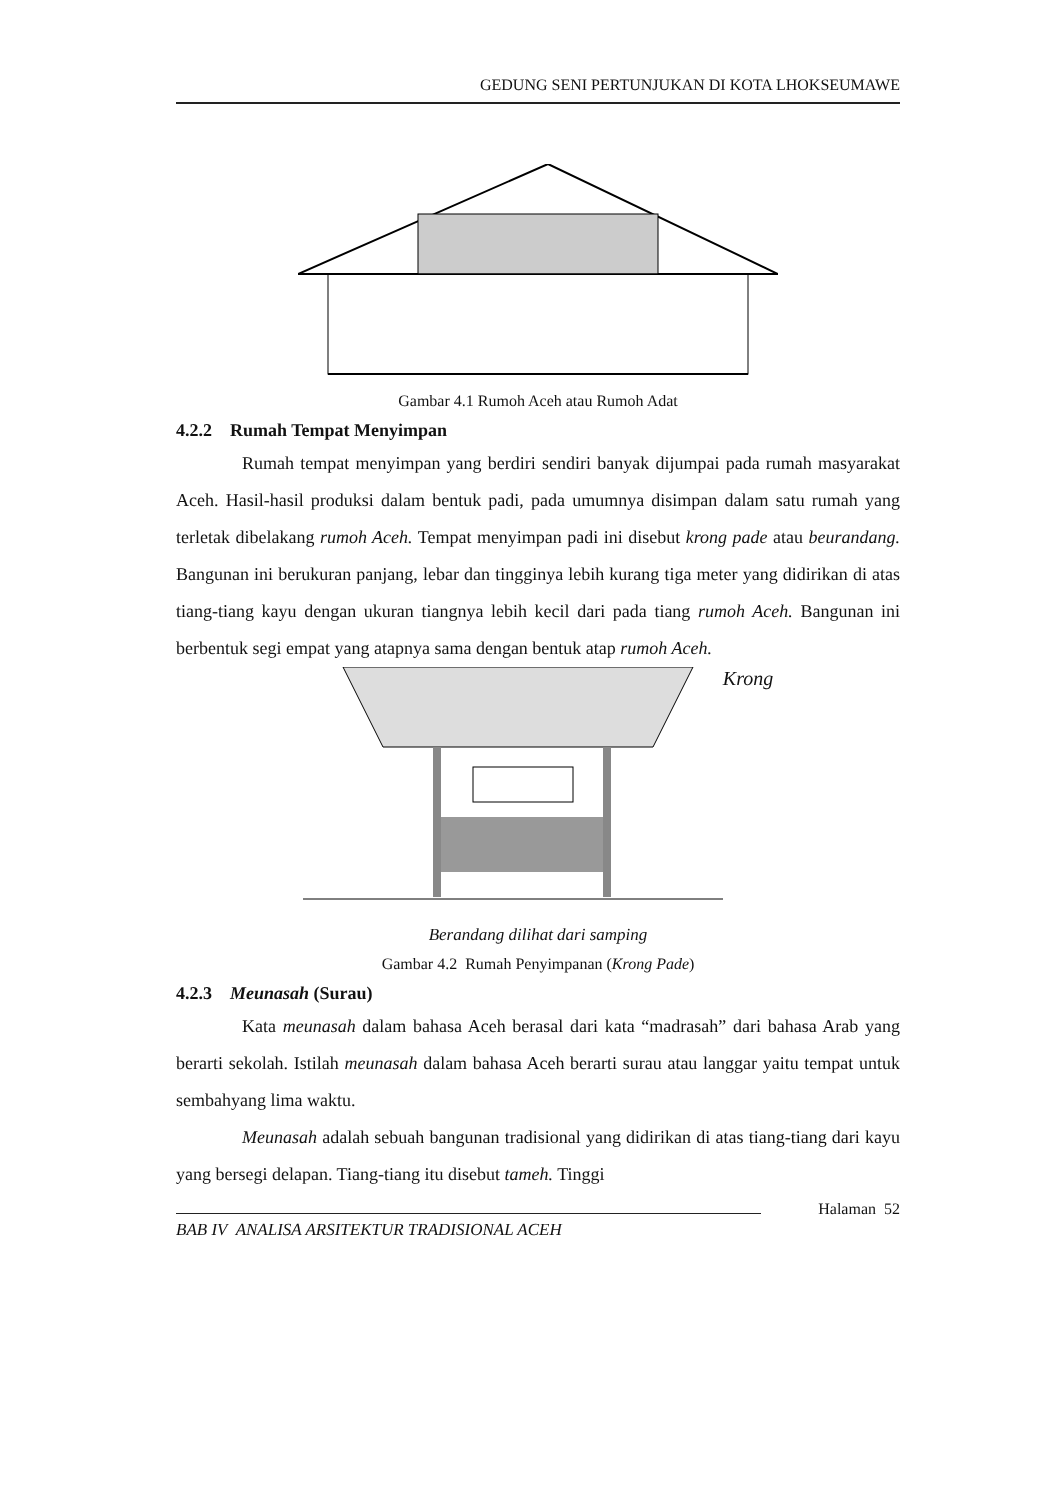GEDUNG SENI PERTUNJUKAN DI KOTA LHOKSEUMAWE
Gambar 4.1 Rumoh Aceh atau Rumoh Adat
4.2.2 Rumah Tempat Menyimpan
Rumah tempat menyimpan yang berdiri sendiri banyak dijumpai pada rumah masyarakat Aceh. Hasil-hasil produksi dalam bentuk padi, pada umumnya disimpan dalam satu rumah yang terletak dibelakang rumoh Aceh. Tempat menyimpan padi ini disebut krong pade atau beurandang. Bangunan ini berukuran panjang, lebar dan tingginya lebih kurang tiga meter yang didirikan di atas tiang-tiang kayu dengan ukuran tiangnya lebih kecil dari pada tiang rumoh Aceh. Bangunan ini berbentuk segi empat yang atapnya sama dengan bentuk atap rumoh Aceh.
Krong
Berandang dilihat dari samping
Gambar 4.2 Rumah Penyimpanan (Krong Pade)
4.2.3 Meunasah (Surau)
Kata meunasah dalam bahasa Aceh berasal dari kata “madrasah” dari bahasa Arab yang berarti sekolah. Istilah meunasah dalam bahasa Aceh berarti surau atau langgar yaitu tempat untuk sembahyang lima waktu.
Meunasah adalah sebuah bangunan tradisional yang didirikan di atas tiang-tiang dari kayu yang bersegi delapan. Tiang-tiang itu disebut tameh. Tinggi
Halaman 52
BAB IV ANALISA ARSITEKTUR TRADISIONAL ACEH